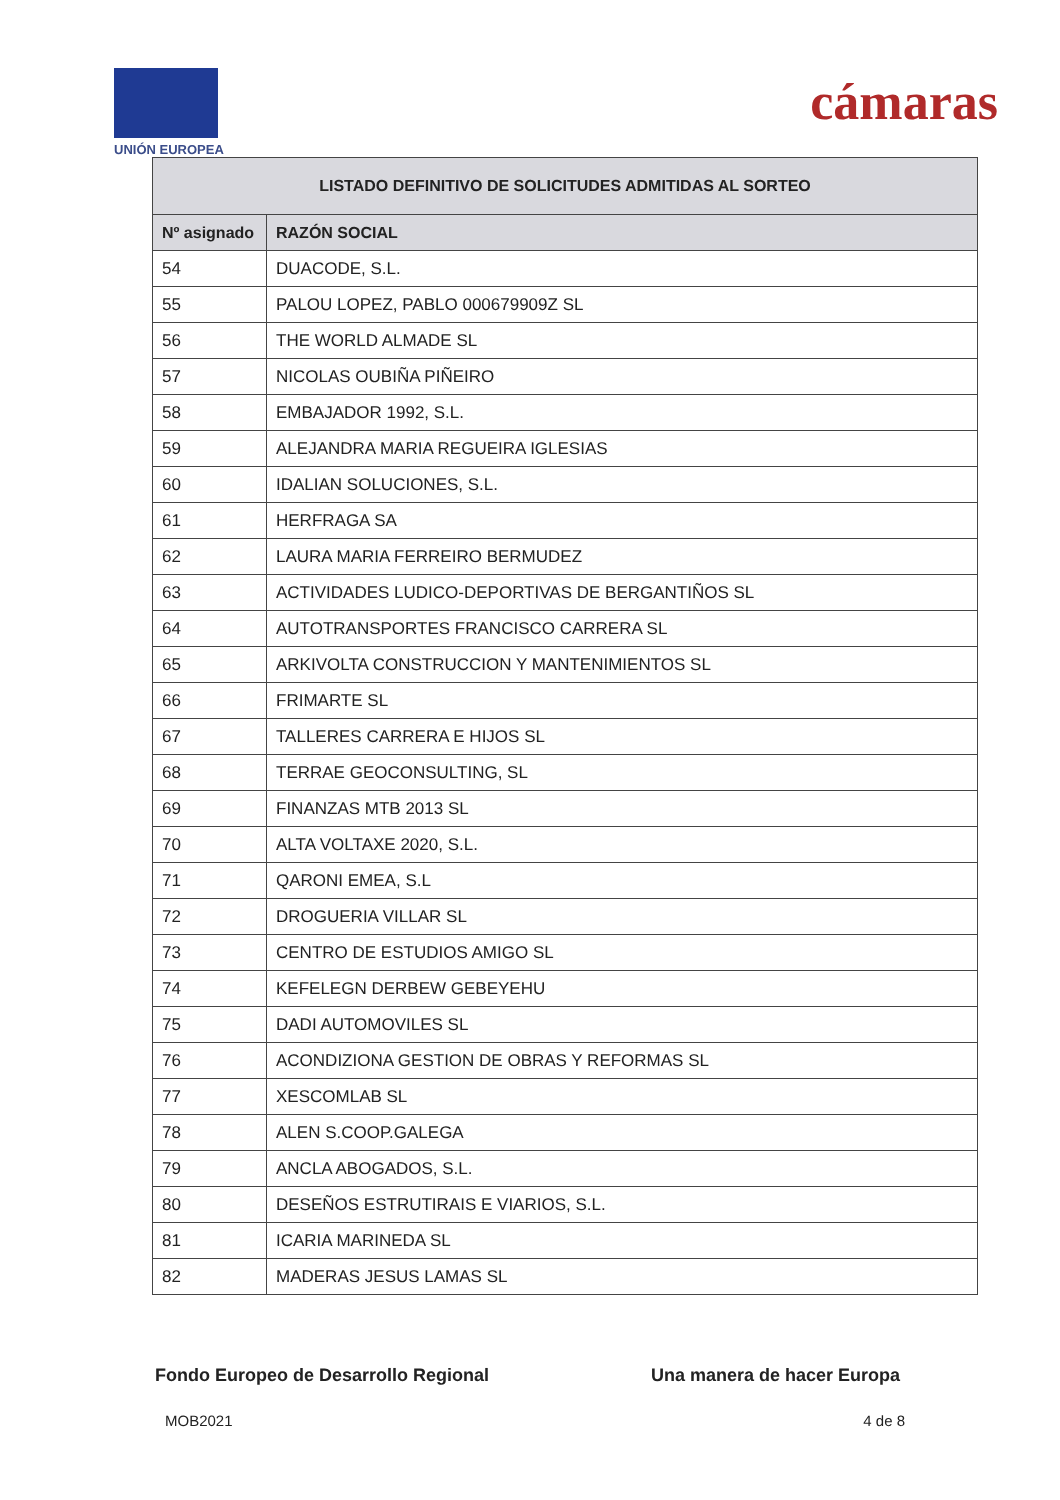UNIÓN EUROPEA
cámaras
| LISTADO DEFINITIVO DE SOLICITUDES ADMITIDAS AL SORTEO | |
| --- | --- |
| Nº asignado | RAZÓN SOCIAL |
| 54 | DUACODE, S.L. |
| 55 | PALOU LOPEZ, PABLO 000679909Z SL |
| 56 | THE WORLD ALMADE SL |
| 57 | NICOLAS OUBIÑA PIÑEIRO |
| 58 | EMBAJADOR 1992, S.L. |
| 59 | ALEJANDRA MARIA REGUEIRA IGLESIAS |
| 60 | IDALIAN SOLUCIONES, S.L. |
| 61 | HERFRAGA SA |
| 62 | LAURA MARIA FERREIRO BERMUDEZ |
| 63 | ACTIVIDADES LUDICO-DEPORTIVAS DE BERGANTIÑOS SL |
| 64 | AUTOTRANSPORTES FRANCISCO CARRERA SL |
| 65 | ARKIVOLTA CONSTRUCCION Y MANTENIMIENTOS SL |
| 66 | FRIMARTE SL |
| 67 | TALLERES CARRERA E HIJOS SL |
| 68 | TERRAE GEOCONSULTING, SL |
| 69 | FINANZAS MTB 2013 SL |
| 70 | ALTA VOLTAXE 2020, S.L. |
| 71 | QARONI EMEA, S.L |
| 72 | DROGUERIA VILLAR SL |
| 73 | CENTRO DE ESTUDIOS AMIGO SL |
| 74 | KEFELEGN DERBEW GEBEYEHU |
| 75 | DADI AUTOMOVILES SL |
| 76 | ACONDIZIONA GESTION DE OBRAS Y REFORMAS SL |
| 77 | XESCOMLAB SL |
| 78 | ALEN S.COOP.GALEGA |
| 79 | ANCLA ABOGADOS, S.L. |
| 80 | DESEÑOS ESTRUTIRAIS E VIARIOS, S.L. |
| 81 | ICARIA MARINEDA SL |
| 82 | MADERAS JESUS LAMAS SL |
Fondo Europeo de Desarrollo Regional Una manera de hacer Europa
MOB2021 4 de 8